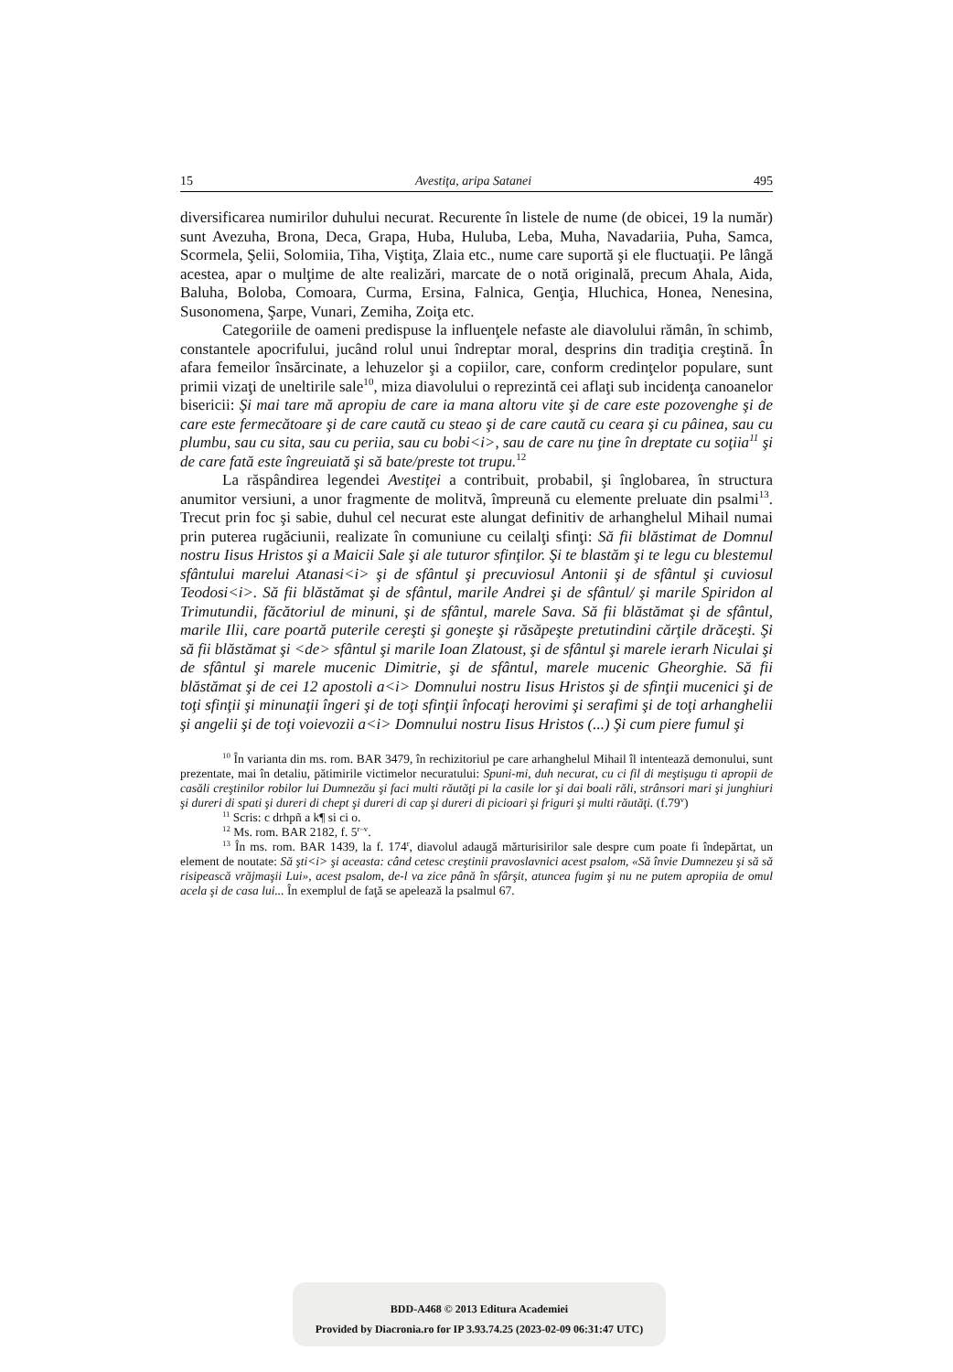15 Avestiţa, aripa Satanei 495
diversificarea numirilor duhului necurat. Recurente în listele de nume (de obicei, 19 la număr) sunt Avezuha, Brona, Deca, Grapa, Huba, Huluba, Leba, Muha, Navadariia, Puha, Samca, Scormela, Şelii, Solomiia, Tiha, Viştiţa, Zlaia etc., nume care suportă şi ele fluctuaţii. Pe lângă acestea, apar o mulţime de alte realizări, marcate de o notă originală, precum Ahala, Aida, Baluha, Boloba, Comoara, Curma, Ersina, Falnica, Genţia, Hluchica, Honea, Nenesina, Susonomena, Şarpe, Vunari, Zemiha, Zoiţa etc.
Categoriile de oameni predispuse la influenţele nefaste ale diavolului rămân, în schimb, constantele apocrifului, jucând rolul unui îndreptar moral, desprins din tradiţia creştină. În afara femeilor însărcinate, a lehuzelor şi a copiilor, care, conform credinţelor populare, sunt primii vizaţi de uneltirile sale<sup>10</sup>, miza diavolului o reprezintă cei aflaţi sub incidenţa canoanelor bisericii: Şi mai tare mă apropiu de care ia mana altoru vite şi de care este pozovenghe şi de care este fermecătoare şi de care caută cu steao şi de care caută cu ceara şi cu pâinea, sau cu plumbu, sau cu sita, sau cu periia, sau cu bobi<i>, sau de care nu ţine în dreptate cu soţiia<sup>11</sup> şi de care fată este îngreuiată şi să bate/preste tot trupu.<sup>12</sup>
La răspândirea legendei Avestiţei a contribuit, probabil, şi înglobarea, în structura anumitor versiuni, a unor fragmente de molitvă, împreună cu elemente preluate din psalmi<sup>13</sup>. Trecut prin foc şi sabie, duhul cel necurat este alungat definitiv de arhanghelul Mihail numai prin puterea rugăciunii, realizate în comuniune cu ceilalţi sfinţi: Să fii blăstimat de Domnul nostru Iisus Hristos şi a Maicii Sale şi ale tuturor sfinţilor. Şi te blastăm şi te legu cu blestemul sfântului marelui Atanasi<i> şi de sfântul şi precuviosul Antonii şi de sfântul şi cuviosul Teodosi<i>. Să fii blăstămat şi de sfântul, marile Andrei şi de sfântul/ şi marile Spiridon al Trimutundii, făcătoriul de minuni, şi de sfântul, marele Sava. Să fii blăstămat şi de sfântul, marile Ilii, care poartă puterile cereşti şi goneşte şi răsăpeşte pretutindini cărţile drăceşti. Şi să fii blăstămat şi <de> sfântul şi marile Ioan Zlatoust, şi de sfântul şi marele ierarh Niculai şi de sfântul şi marele mucenic Dimitrie, şi de sfântul, marele mucenic Gheorghie. Să fii blăstămat şi de cei 12 apostoli a<i> Domnului nostru Iisus Hristos şi de sfinţii mucenici şi de toţi sfinţii şi minunaţii îngeri şi de toţi sfinţii înfocaţi herovimi şi serafimi şi de toţi arhanghelii şi angelii şi de toţi voievozii a<i> Domnului nostru Iisus Hristos (...) Şi cum piere fumul şi
<sup>10</sup> În varianta din ms. rom. BAR 3479, în rechizitoriul pe care arhanghelul Mihail îl intentează demonului, sunt prezentate, mai în detaliu, pătimirile victimelor necuratului: Spuni-mi, duh necurat, cu ci fil di meştişugu ti apropii de casăli creştinilor robilor lui Dumnezău şi faci multi răutăţi pi la casile lor şi dai boali răli, strânsori mari şi junghiuri şi dureri di spati şi dureri di chept şi dureri di cap şi dureri di picioari şi friguri şi multi răutăţi. (f.79<sup>v</sup>)
<sup>11</sup> Scris: c drhpñ a k¶ si ci o.
<sup>12</sup> Ms. rom. BAR 2182, f. 5<sup>r–v</sup>.
<sup>13</sup> În ms. rom. BAR 1439, la f. 174<sup>r</sup>, diavolul adaugă mărturisirilor sale despre cum poate fi îndepărtat, un element de noutate: Să şti<i> şi aceasta: când cetesc creştinii pravoslavnici acest psalom, «Să învie Dumnezeu şi să să risipească vrăjmaşii Lui», acest psalom, de-l va zice până în sfârşit, atuncea fugim şi nu ne putem apropiia de omul acela şi de casa lui... În exemplul de faţă se apelează la psalmul 67.
BDD-A468 © 2013 Editura Academiei
Provided by Diacronia.ro for IP 3.93.74.25 (2023-02-09 06:31:47 UTC)